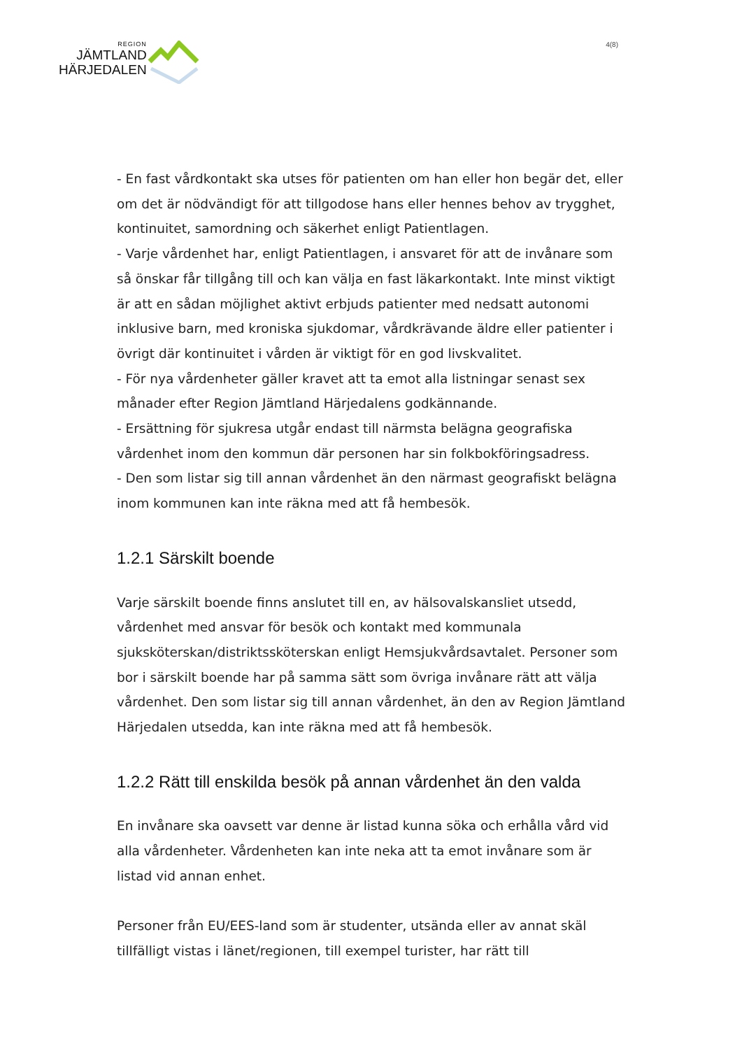REGION
JÄMTLAND
HÄRJEDALEN
4(8)
- En fast vårdkontakt ska utses för patienten om han eller hon begär det, eller om det är nödvändigt för att tillgodose hans eller hennes behov av trygghet, kontinuitet, samordning och säkerhet enligt Patientlagen.
- Varje vårdenhet har, enligt Patientlagen, i ansvaret för att de invånare som så önskar får tillgång till och kan välja en fast läkarkontakt. Inte minst viktigt är att en sådan möjlighet aktivt erbjuds patienter med nedsatt autonomi inklusive barn, med kroniska sjukdomar, vårdkrävande äldre eller patienter i övrigt där kontinuitet i vården är viktigt för en god livskvalitet.
- För nya vårdenheter gäller kravet att ta emot alla listningar senast sex månader efter Region Jämtland Härjedalens godkännande.
- Ersättning för sjukresa utgår endast till närmsta belägna geografiska vårdenhet inom den kommun där personen har sin folkbokföringsadress.
- Den som listar sig till annan vårdenhet än den närmast geografiskt belägna inom kommunen kan inte räkna med att få hembesök.
1.2.1 Särskilt boende
Varje särskilt boende finns anslutet till en, av hälsovalskansliet utsedd, vårdenhet med ansvar för besök och kontakt med kommunala sjuksköterskan/distriktssköterskan enligt Hemsjukvårdsavtalet. Personer som bor i särskilt boende har på samma sätt som övriga invånare rätt att välja vårdenhet. Den som listar sig till annan vårdenhet, än den av Region Jämtland Härjedalen utsedda, kan inte räkna med att få hembesök.
1.2.2 Rätt till enskilda besök på annan vårdenhet än den valda
En invånare ska oavsett var denne är listad kunna söka och erhålla vård vid alla vårdenheter. Vårdenheten kan inte neka att ta emot invånare som är listad vid annan enhet.
Personer från EU/EES-land som är studenter, utsända eller av annat skäl tillfälligt vistas i länet/regionen, till exempel turister, har rätt till